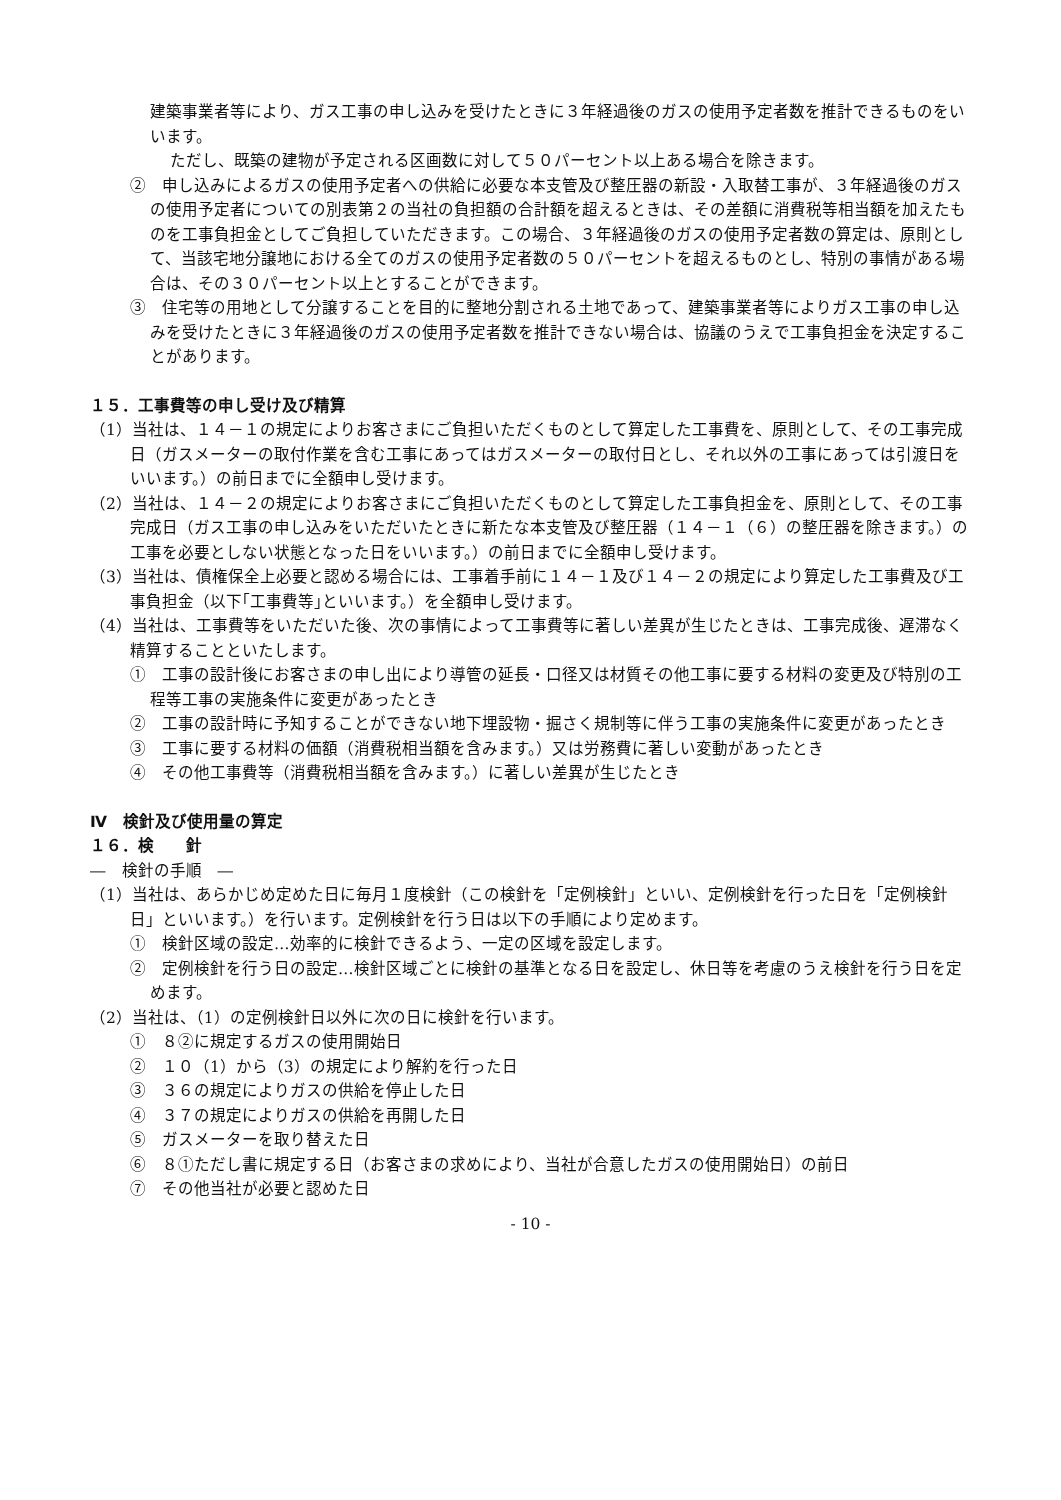建築事業者等により、ガス工事の申し込みを受けたときに３年経過後のガスの使用予定者数を推計できるものをいいます。
ただし、既築の建物が予定される区画数に対して５０パーセント以上ある場合を除きます。
②　申し込みによるガスの使用予定者への供給に必要な本支管及び整圧器の新設・入取替工事が、３年経過後のガスの使用予定者についての別表第２の当社の負担額の合計額を超えるときは、その差額に消費税等相当額を加えたものを工事負担金としてご負担していただきます。この場合、３年経過後のガスの使用予定者数の算定は、原則として、当該宅地分譲地における全てのガスの使用予定者数の５０パーセントを超えるものとし、特別の事情がある場合は、その３０パーセント以上とすることができます。
③　住宅等の用地として分譲することを目的に整地分割される土地であって、建築事業者等によりガス工事の申し込みを受けたときに３年経過後のガスの使用予定者数を推計できない場合は、協議のうえで工事負担金を決定することがあります。
１５．工事費等の申し受け及び精算
（1）当社は、１４－１の規定によりお客さまにご負担いただくものとして算定した工事費を、原則として、その工事完成日（ガスメーターの取付作業を含む工事にあってはガスメーターの取付日とし、それ以外の工事にあっては引渡日をいいます。）の前日までに全額申し受けます。
（2）当社は、１４－２の規定によりお客さまにご負担いただくものとして算定した工事負担金を、原則として、その工事完成日（ガス工事の申し込みをいただいたときに新たな本支管及び整圧器（１４－１（６）の整圧器を除きます。）の工事を必要としない状態となった日をいいます。）の前日までに全額申し受けます。
（3）当社は、債権保全上必要と認める場合には、工事着手前に１４－１及び１４－２の規定により算定した工事費及び工事負担金（以下｢工事費等｣といいます。）を全額申し受けます。
（4）当社は、工事費等をいただいた後、次の事情によって工事費等に著しい差異が生じたときは、工事完成後、遅滞なく精算することといたします。
①　工事の設計後にお客さまの申し出により導管の延長・口径又は材質その他工事に要する材料の変更及び特別の工程等工事の実施条件に変更があったとき
②　工事の設計時に予知することができない地下埋設物・掘さく規制等に伴う工事の実施条件に変更があったとき
③　工事に要する材料の価額（消費税相当額を含みます。）又は労務費に著しい変動があったとき
④　その他工事費等（消費税相当額を含みます。）に著しい差異が生じたとき
Ⅳ　検針及び使用量の算定
１６．検　　針
―　検針の手順　―
（1）当社は、あらかじめ定めた日に毎月１度検針（この検針を「定例検針」といい、定例検針を行った日を「定例検針日」といいます。）を行います。定例検針を行う日は以下の手順により定めます。
①　検針区域の設定…効率的に検針できるよう、一定の区域を設定します。
②　定例検針を行う日の設定…検針区域ごとに検針の基準となる日を設定し、休日等を考慮のうえ検針を行う日を定めます。
（2）当社は、（1）の定例検針日以外に次の日に検針を行います。
①　８②に規定するガスの使用開始日
②　１０（1）から（3）の規定により解約を行った日
③　３６の規定によりガスの供給を停止した日
④　３７の規定によりガスの供給を再開した日
⑤　ガスメーターを取り替えた日
⑥　８①ただし書に規定する日（お客さまの求めにより、当社が合意したガスの使用開始日）の前日
⑦　その他当社が必要と認めた日
- 10 -